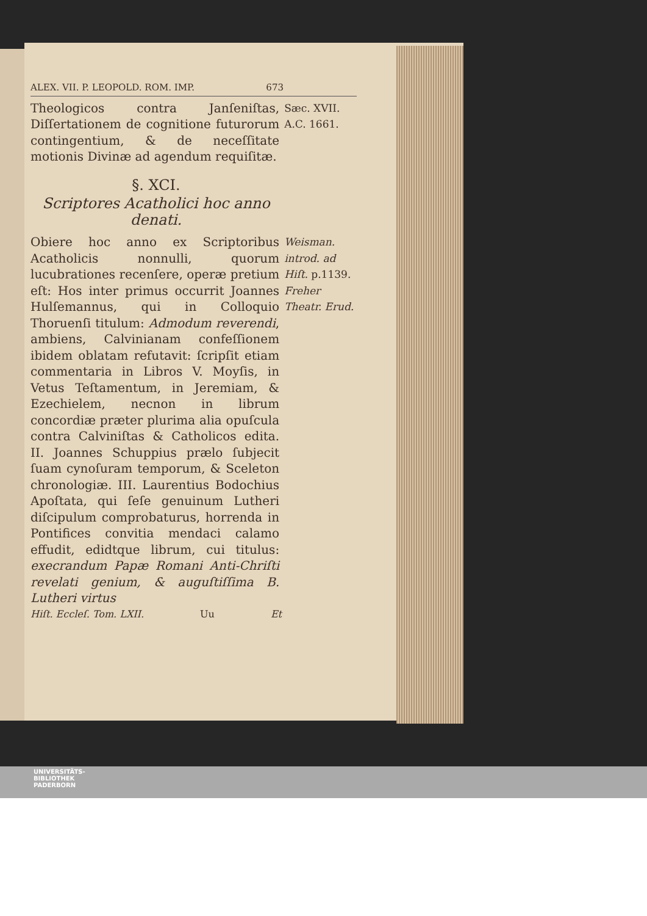ALEX. VII. P. LEOPOLD. ROM. IMP. 673
Theologicos contra Janſeniſtas, Diſſertationem de cognitione futurorum contingentium, & de neceſſitate motionis Divinæ ad agendum requiſitæ.
Sæc. XVII.
A.C. 1661.
§. XCI.
Scriptores Acatholici hoc anno denati.
Obiere hoc anno ex Scriptoribus Acatholicis nonnulli, quorum lucubrationes recenſere, operæ pretium eſt: Hos inter primus occurrit Joannes Hulſemannus, qui in Colloquio Thoruenſi titulum: Admodum reverendi, ambiens, Calvinianam confeſſionem ibidem oblatam refutavit: ſcripſit etiam commentaria in Libros V. Moyſis, in Vetus Teſtamentum, in Jeremiam, & Ezechielem, necnon in librum concordiæ præter plurima alia opuſcula contra Calviniſtas & Catholicos edita. II. Joannes Schuppius prælo ſubjecit ſuam cynoſuram temporum, & Sceleton chronologiæ. III. Laurentius Bodochius Apoſtata, qui ſeſe genuinum Lutheri diſcipulum comprobaturus, horrenda in Pontifices convitia mendaci calamo effudit, edidtque librum, cui titulus: execrandum Papæ Romani Anti-Chriſti revelati genium, & auguſtiſſima B. Lutheri virtus
Weisman. introd. ad Hiſt. p.1139. Freher Theatr. Erud.
Hiſt. Eccleſ. Tom. LXII. Uu Et
UNIVERSITÄTS-
BIBLIOTHEK
PADERBORN